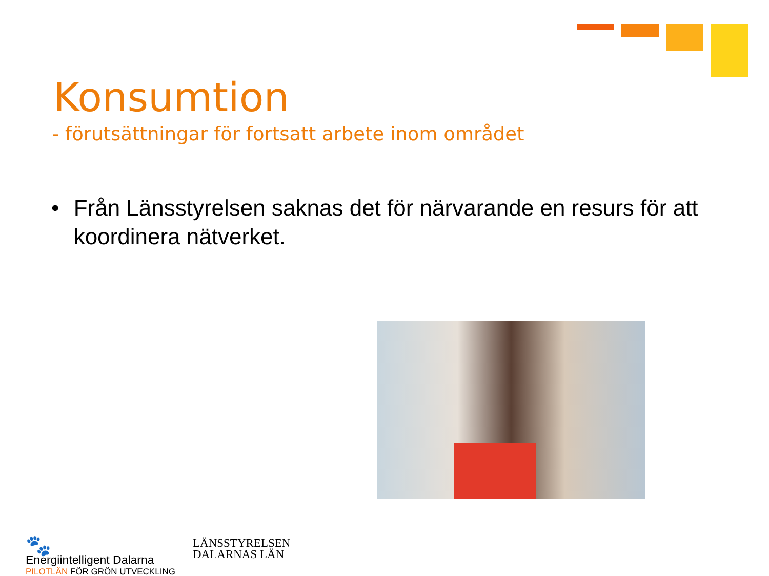Konsumtion
- förutsättningar för fortsatt arbete inom området
• Från Länsstyrelsen saknas det för närvarande en resurs för att koordinera nätverket.
🐾
Energiintelligent Dalarna
PILOTLÄN FÖR GRÖN UTVECKLING
LÄNSSTYRELSEN
DALARNAS LÄN